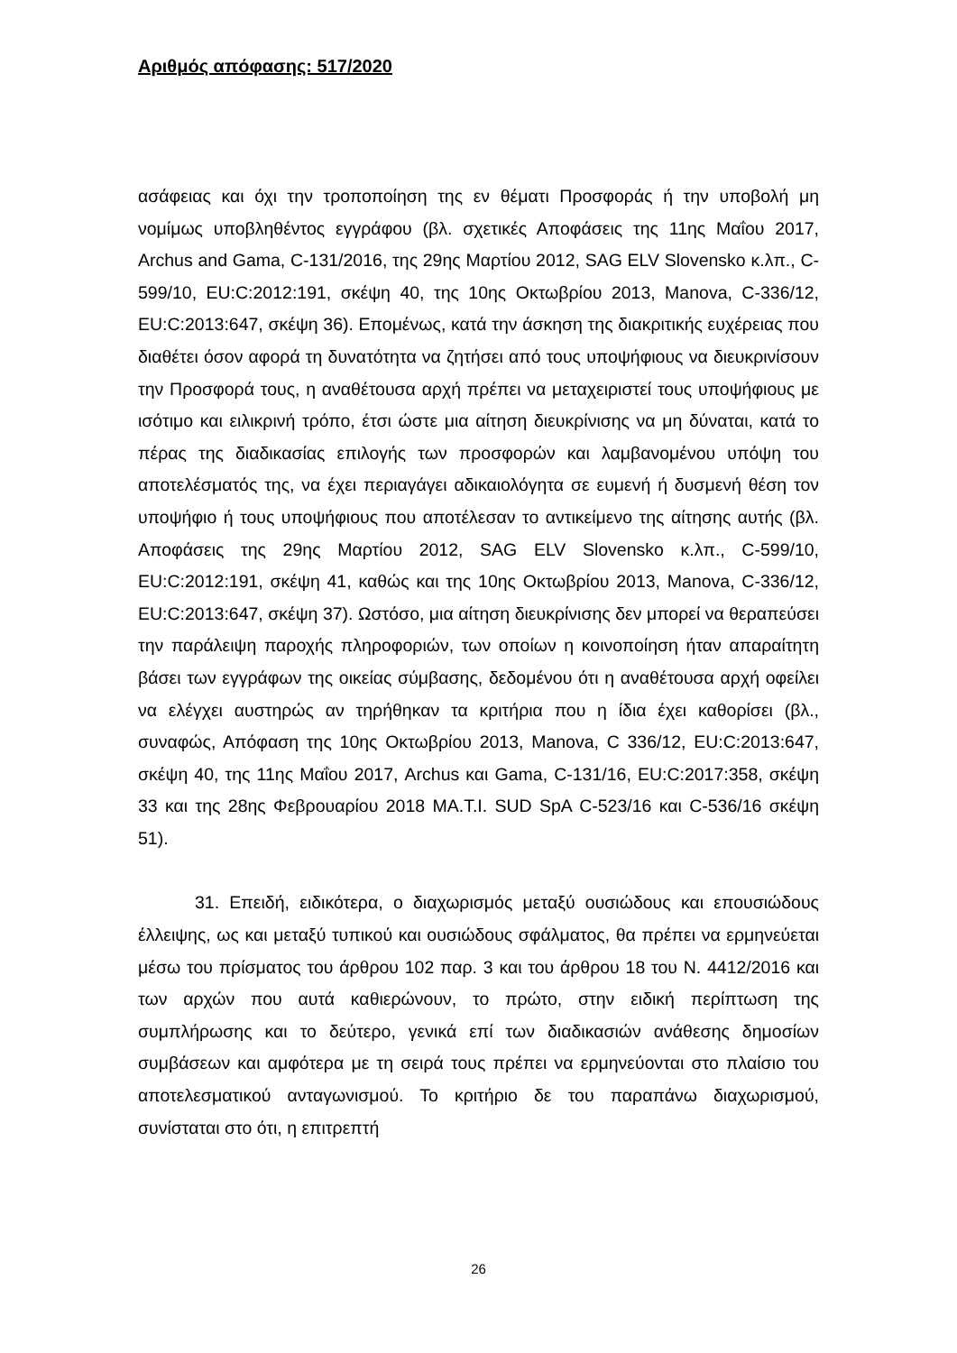Αριθμός απόφασης: 517/2020
ασάφειας και όχι την τροποποίηση της εν θέματι Προσφοράς ή την υποβολή μη νομίμως υποβληθέντος εγγράφου (βλ. σχετικές Αποφάσεις της 11ης Μαΐου 2017, Archus and Gama, C-131/2016, της 29ης Μαρτίου 2012, SAG ELV Slovensko κ.λπ., C-599/10, EU:C:2012:191, σκέψη 40, της 10ης Οκτωβρίου 2013, Manova, C-336/12, EU:C:2013:647, σκέψη 36). Επομένως, κατά την άσκηση της διακριτικής ευχέρειας που διαθέτει όσον αφορά τη δυνατότητα να ζητήσει από τους υποψήφιους να διευκρινίσουν την Προσφορά τους, η αναθέτουσα αρχή πρέπει να μεταχειριστεί τους υποψήφιους με ισότιμο και ειλικρινή τρόπο, έτσι ώστε μια αίτηση διευκρίνισης να μη δύναται, κατά το πέρας της διαδικασίας επιλογής των προσφορών και λαμβανομένου υπόψη του αποτελέσματός της, να έχει περιαγάγει αδικαιολόγητα σε ευμενή ή δυσμενή θέση τον υποψήφιο ή τους υποψήφιους που αποτέλεσαν το αντικείμενο της αίτησης αυτής (βλ. Αποφάσεις της 29ης Μαρτίου 2012, SAG ELV Slovensko κ.λπ., C-599/10, EU:C:2012:191, σκέψη 41, καθώς και της 10ης Οκτωβρίου 2013, Manova, C-336/12, EU:C:2013:647, σκέψη 37). Ωστόσο, μια αίτηση διευκρίνισης δεν μπορεί να θεραπεύσει την παράλειψη παροχής πληροφοριών, των οποίων η κοινοποίηση ήταν απαραίτητη βάσει των εγγράφων της οικείας σύμβασης, δεδομένου ότι η αναθέτουσα αρχή οφείλει να ελέγχει αυστηρώς αν τηρήθηκαν τα κριτήρια που η ίδια έχει καθορίσει (βλ., συναφώς, Απόφαση της 10ης Οκτωβρίου 2013, Manova, C 336/12, EU:C:2013:647, σκέψη 40, της 11ης Μαΐου 2017, Archus και Gama, C-131/16, EU:C:2017:358, σκέψη 33 και της 28ης Φεβρουαρίου 2018 MA.T.I. SUD SpA C-523/16 και C-536/16 σκέψη 51).
31. Επειδή, ειδικότερα, ο διαχωρισμός μεταξύ ουσιώδους και επουσιώδους έλλειψης, ως και μεταξύ τυπικού και ουσιώδους σφάλματος, θα πρέπει να ερμηνεύεται μέσω του πρίσματος του άρθρου 102 παρ. 3 και του άρθρου 18 του Ν. 4412/2016 και των αρχών που αυτά καθιερώνουν, το πρώτο, στην ειδική περίπτωση της συμπλήρωσης και το δεύτερο, γενικά επί των διαδικασιών ανάθεσης δημοσίων συμβάσεων και αμφότερα με τη σειρά τους πρέπει να ερμηνεύονται στο πλαίσιο του αποτελεσματικού ανταγωνισμού. Το κριτήριο δε του παραπάνω διαχωρισμού, συνίσταται στο ότι, η επιτρεπτή
26